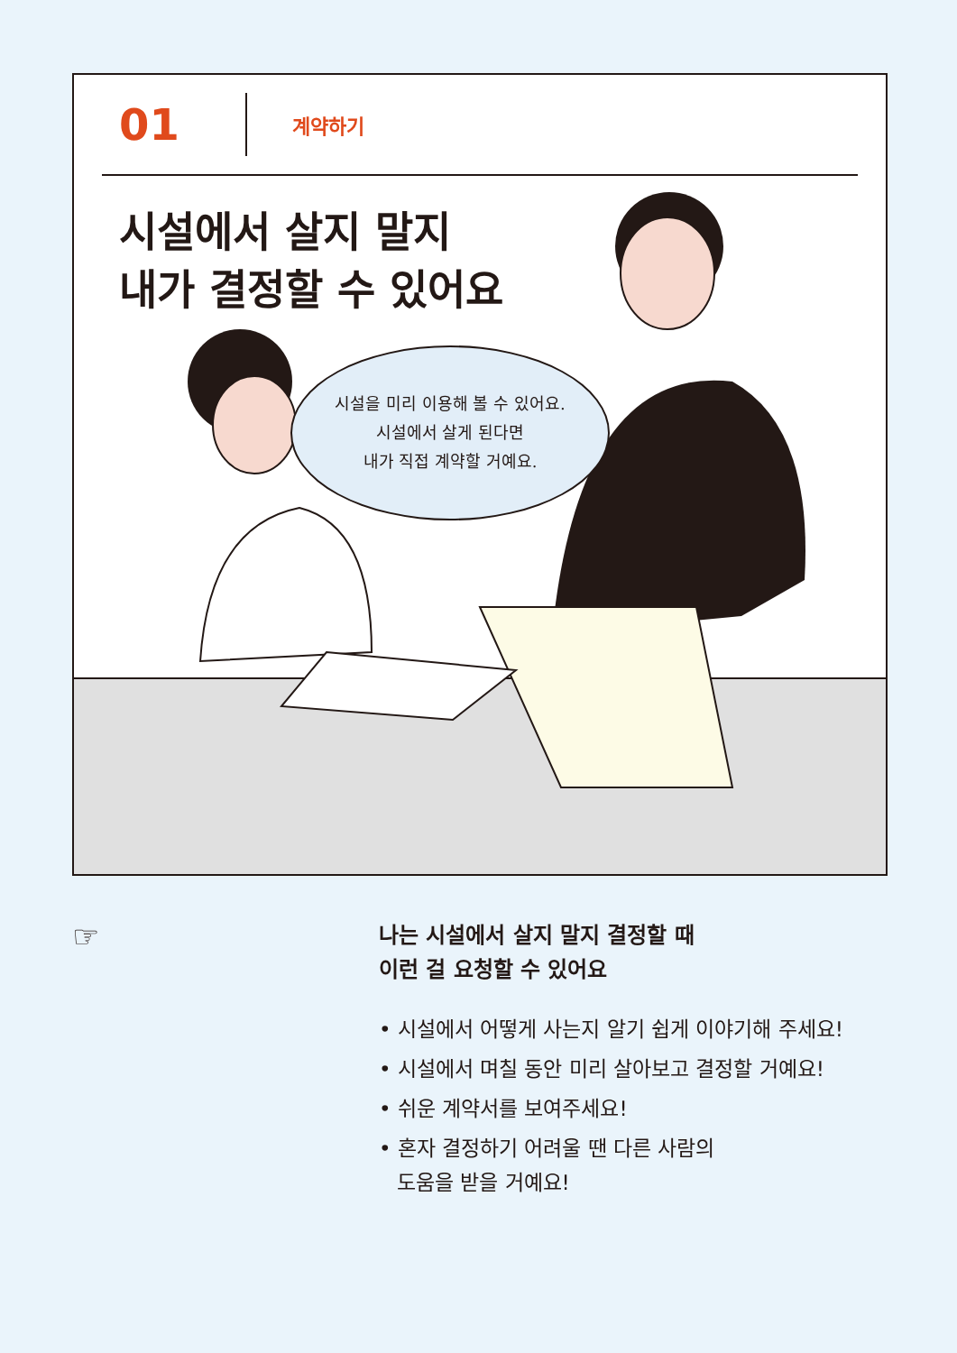01
계약하기
시설에서 살지 말지
내가 결정할 수 있어요
시설을 미리 이용해 볼 수 있어요.
시설에서 살게 된다면
내가 직접 계약할 거예요.
☞
나는 시설에서 살지 말지 결정할 때
이런 걸 요청할 수 있어요
• 시설에서 어떻게 사는지 알기 쉽게 이야기해 주세요!
• 시설에서 며칠 동안 미리 살아보고 결정할 거예요!
• 쉬운 계약서를 보여주세요!
• 혼자 결정하기 어려울 땐 다른 사람의
도움을 받을 거예요!